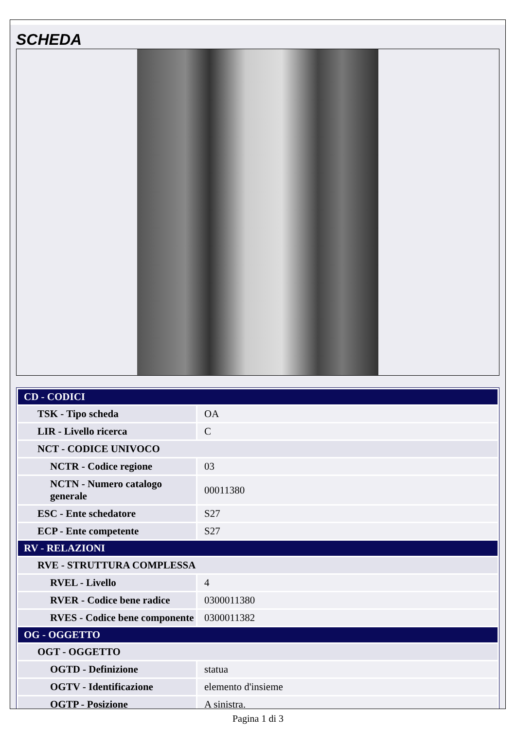SCHEDA
| CD - CODICI | |
| TSK - Tipo scheda | OA |
| LIR - Livello ricerca | C |
| NCT - CODICE UNIVOCO | |
| NCTR - Codice regione | 03 |
| NCTN - Numero catalogo generale | 00011380 |
| ESC - Ente schedatore | S27 |
| ECP - Ente competente | S27 |
| RV - RELAZIONI | |
| RVE - STRUTTURA COMPLESSA | |
| RVEL - Livello | 4 |
| RVER - Codice bene radice | 0300011380 |
| RVES - Codice bene componente | 0300011382 |
| OG - OGGETTO | |
| OGT - OGGETTO | |
| OGTD - Definizione | statua |
| OGTV - Identificazione | elemento d'insieme |
| OGTP - Posizione | A sinistra. |
Pagina 1 di 3